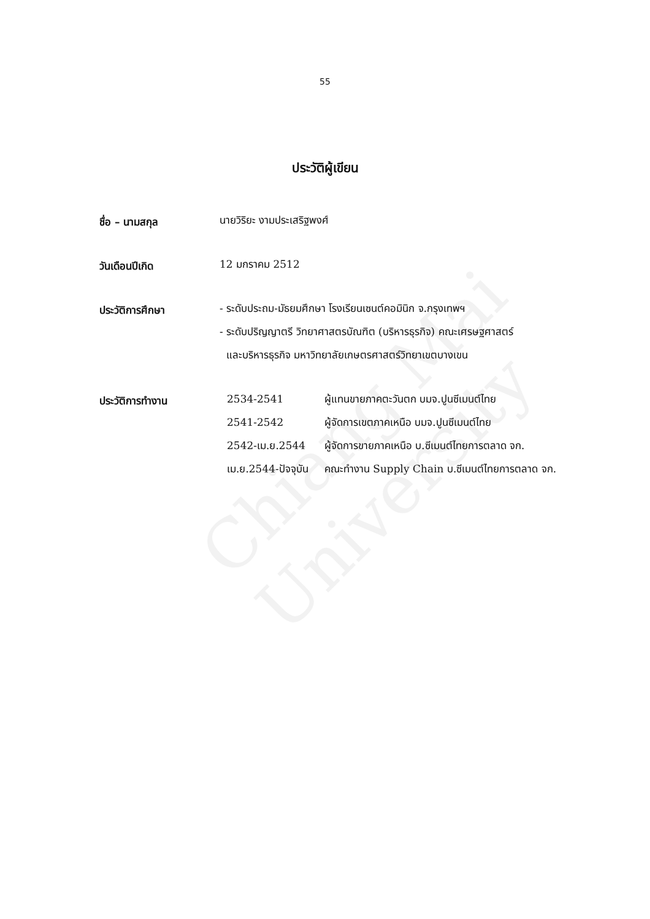Chiang Mai University
55
ประวัติผู้เขียน
ชื่อ – นามสกุล
นายวิริยะ งามประเสริฐพงศ์
วันเดือนปีเกิด
12 มกราคม 2512
ประวัติการศึกษา
- ระดับประถม-มัธยมศึกษา โรงเรียนเซนต์คอมินิก จ.กรุงเทพฯ
- ระดับปริญญาตรี วิทยาศาสตรบัณฑิต (บริหารธุรกิจ) คณะเศรษฐศาสตร์
และบริหารธุรกิจ มหาวิทยาลัยเกษตรศาสตร์วิทยาเขตบางเขน
ประวัติการทำงาน
| 2534-2541 | ผู้แทนขายภาคตะวันตก บมจ.ปูนซีเมนต์ไทย |
| 2541-2542 | ผู้จัดการเขตภาคเหนือ บมจ.ปูนซีเมนต์ไทย |
| 2542-เม.ย.2544 | ผู้จัดการขายภาคเหนือ บ.ซีเมนต์ไทยการตลาด จก. |
| เม.ย.2544-ปัจจุบัน | คณะทำงาน Supply Chain บ.ซีเมนต์ไทยการตลาด จก. |